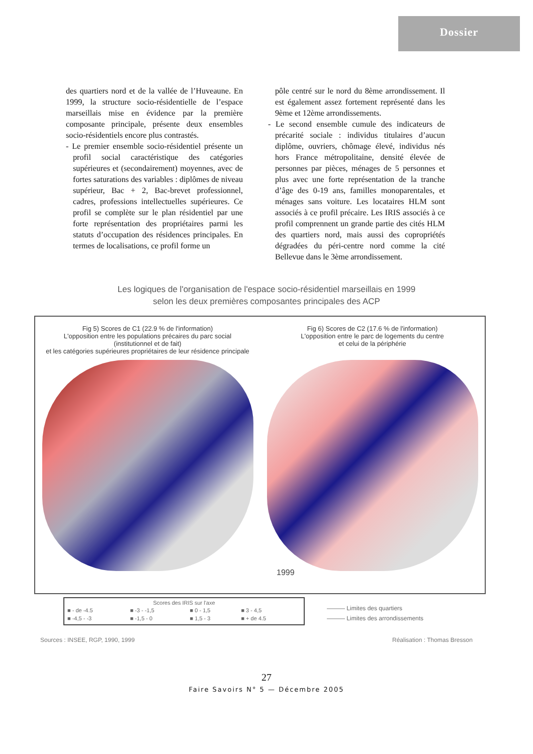Dossier
des quartiers nord et de la vallée de l’Huveaune. En 1999, la structure socio-résidentielle de l’espace marseillais mise en évidence par la première composante principale, présente deux ensembles socio-résidentiels encore plus contrastés.
- Le premier ensemble socio-résidentiel présente un profil social caractéristique des catégories supérieures et (secondairement) moyennes, avec de fortes saturations des variables : diplômes de niveau supérieur, Bac + 2, Bac-brevet professionnel, cadres, professions intellectuelles supérieures. Ce profil se complète sur le plan résidentiel par une forte représentation des propriétaires parmi les statuts d’occupation des résidences principales. En termes de localisations, ce profil forme un
pôle centré sur le nord du 8ème arrondissement. Il est également assez fortement représenté dans les 9ème et 12ème arrondissements.
- Le second ensemble cumule des indicateurs de précarité sociale : individus titulaires d’aucun diplôme, ouvriers, chômage élevé, individus nés hors France métropolitaine, densité élevée de personnes par pièces, ménages de 5 personnes et plus avec une forte représentation de la tranche d’âge des 0-19 ans, familles monoparentales, et ménages sans voiture. Les locataires HLM sont associés à ce profil précaire. Les IRIS associés à ce profil comprennent un grande partie des cités HLM des quartiers nord, mais aussi des copropriétés dégradées du péri-centre nord comme la cité Bellevue dans le 3ème arrondissement.
Les logiques de l'organisation de l'espace socio-résidentiel marseillais en 1999
selon les deux premières composantes principales des ACP
Fig 5) Scores de C1 (22.9 % de l'information)
L'opposition entre les populations précaires du parc social
(institutionnel et de fait)
et les catégories supérieures propriétaires de leur résidence principale
Fig 6) Scores de C2 (17.6 % de l'information)
L'opposition entre le parc de logements du centre
et celui de la périphérie
1999
Scores des IRIS sur l'axe
| ■ - de -4.5 | ■ -3 - -1,5 | ■ 0 - 1,5 | ■ 3 - 4,5 |
| ■ -4,5 - -3 | ■ -1,5 - 0 | ■ 1,5 - 3 | ■ + de 4.5 |
——— Limites des quartiers
——— Limites des arrondissements
Sources : INSEE, RGP, 1990, 1999
Réalisation : Thomas Bresson
27
Faire Savoirs N° 5 — Décembre 2005